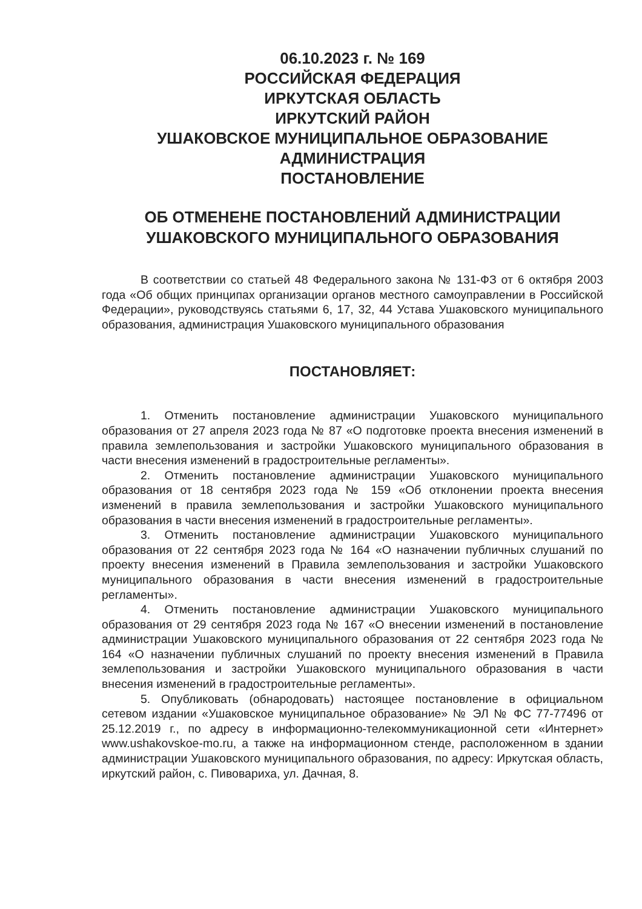06.10.2023 г. № 169
РОССИЙСКАЯ ФЕДЕРАЦИЯ
ИРКУТСКАЯ ОБЛАСТЬ
ИРКУТСКИЙ РАЙОН
УШАКОВСКОЕ МУНИЦИПАЛЬНОЕ ОБРАЗОВАНИЕ
АДМИНИСТРАЦИЯ
ПОСТАНОВЛЕНИЕ
ОБ ОТМЕНЕНЕ ПОСТАНОВЛЕНИЙ АДМИНИСТРАЦИИ
УШАКОВСКОГО МУНИЦИПАЛЬНОГО ОБРАЗОВАНИЯ
В соответствии со статьей 48 Федерального закона № 131-ФЗ от 6 октября 2003 года «Об общих принципах организации органов местного самоуправлении в Российской Федерации», руководствуясь статьями 6, 17, 32, 44 Устава Ушаковского муниципального образования, администрация Ушаковского муниципального образования
ПОСТАНОВЛЯЕТ:
1. Отменить постановление администрации Ушаковского муниципального образования от 27 апреля 2023 года № 87 «О подготовке проекта внесения изменений в правила землепользования и застройки Ушаковского муниципального образования в части внесения изменений в градостроительные регламенты».
2. Отменить постановление администрации Ушаковского муниципального образования от 18 сентября 2023 года № 159 «Об отклонении проекта внесения изменений в правила землепользования и застройки Ушаковского муниципального образования в части внесения изменений в градостроительные регламенты».
3. Отменить постановление администрации Ушаковского муниципального образования от 22 сентября 2023 года № 164 «О назначении публичных слушаний по проекту внесения изменений в Правила землепользования и застройки Ушаковского муниципального образования в части внесения изменений в градостроительные регламенты».
4. Отменить постановление администрации Ушаковского муниципального образования от 29 сентября 2023 года № 167 «О внесении изменений в постановление администрации Ушаковского муниципального образования от 22 сентября 2023 года № 164 «О назначении публичных слушаний по проекту внесения изменений в Правила землепользования и застройки Ушаковского муниципального образования в части внесения изменений в градостроительные регламенты».
5. Опубликовать (обнародовать) настоящее постановление в официальном сетевом издании «Ушаковское муниципальное образование» № ЭЛ № ФС 77-77496 от 25.12.2019 г., по адресу в информационно-телекоммуникационной сети «Интернет» www.ushakovskoe-mo.ru, а также на информационном стенде, расположенном в здании администрации Ушаковского муниципального образования, по адресу: Иркутская область, иркутский район, с. Пивовариха, ул. Дачная, 8.